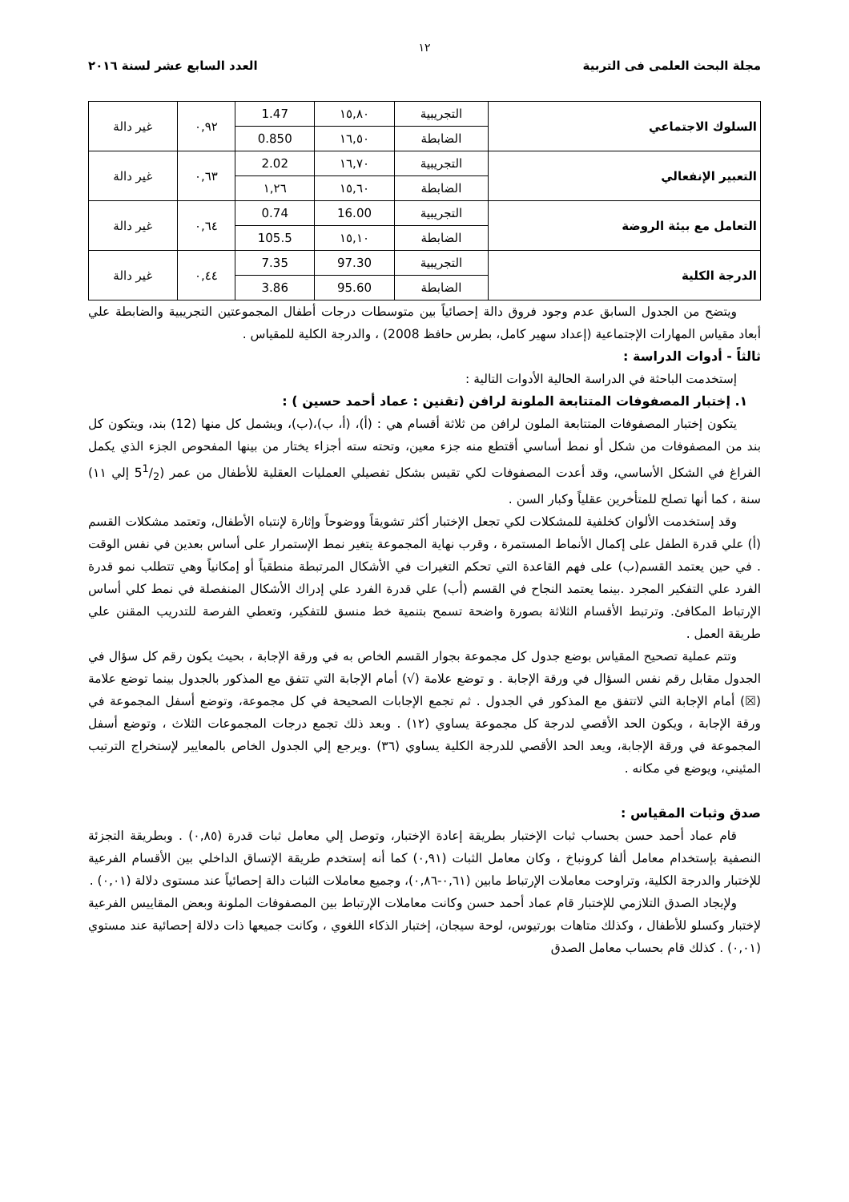١٢
مجلة البحث العلمى فى التربية العدد السابع عشر لسنة ٢٠١٦
| السلوك الاجتماعي | التجريبية | ١٥,٨٠ | 1.47 | ٠,٩٢ | غير دالة |
| | الضابطة | ١٦,٥٠ | 0.850 | | |
| التعبير الإنفعالي | التجريبية | ١٦,٧٠ | 2.02 | ٠,٦٣ | غير دالة |
| | الضابطة | ١٥,٦٠ | ١,٢٦ | | |
| التعامل مع بيئة الروضة | التجريبية | 16.00 | 0.74 | ٠,٦٤ | غير دالة |
| | الضابطة | ١٥,١٠ | 105.5 | | |
| الدرجة الكلية | التجريبية | 97.30 | 7.35 | ٠,٤٤ | غير دالة |
| | الضابطة | 95.60 | 3.86 | | |
ويتضح من الجدول السابق عدم وجود فروق دالة إحصائياً بين متوسطات درجات أطفال المجموعتين التجريبية والضابطة علي أبعاد مقياس المهارات الإجتماعية (إعداد سهير كامل، بطرس حافظ 2008) ، والدرجة الكلية للمقياس .
ثالثاً - أدوات الدراسة :
إستخدمت الباحثة في الدراسة الحالية الأدوات التالية :
١. إختبار المصفوفات المتتابعة الملونة لرافن (تقنين : عماد أحمد حسين ) :
يتكون إختبار المصفوفات المتتابعة الملون لرافن من ثلاثة أقسام هي : (أ)، (أ، ب)،(ب)، ويشمل كل منها (12) بند، ويتكون كل بند من المصفوفات من شكل أو نمط أساسي أقتطع منه جزء معين، وتحته سته أجزاء يختار من بينها المفحوص الجزء الذي يكمل الفراغ في الشكل الأساسي، وقد أعدت المصفوفات لكي تقيس بشكل تفصيلي العمليات العقلية للأطفال من عمر (51/2 إلي ١١) سنة ، كما أنها تصلح للمتأخرين عقلياً وكبار السن .
وقد إستخدمت الألوان كخلفية للمشكلات لكي تجعل الإختبار أكثر تشويقاً ووضوحاً وإثارة لإنتباه الأطفال، وتعتمد مشكلات القسم (أ) علي قدرة الطفل على إكمال الأنماط المستمرة ، وقرب نهاية المجموعة يتغير نمط الإستمرار على أساس بعدين في نفس الوقت . في حين يعتمد القسم(ب) على فهم القاعدة التي تحكم التغيرات في الأشكال المرتبطة منطقياً أو إمكانياً وهي تتطلب نمو قدرة الفرد علي التفكير المجرد .بينما يعتمد النجاح في القسم (أب) علي قدرة الفرد علي إدراك الأشكال المنفصلة في نمط كلي أساس الإرتباط المكافئ. وترتبط الأقسام الثلاثة بصورة واضحة تسمح بتنمية خط منسق للتفكير، وتعطي الفرصة للتدريب المقنن علي طريقة العمل .
وتتم عملية تصحيح المقياس بوضع جدول كل مجموعة بجوار القسم الخاص به في ورقة الإجابة ، بحيث يكون رقم كل سؤال في الجدول مقابل رقم نفس السؤال في ورقة الإجابة . و توضع علامة (√) أمام الإجابة التي تتفق مع المذكور بالجدول بينما توضع علامة (☒) أمام الإجابة التي لاتتفق مع المذكور في الجدول . ثم تجمع الإجابات الصحيحة في كل مجموعة، وتوضع أسفل المجموعة في ورقة الإجابة ، ويكون الحد الأقصي لدرجة كل مجموعة يساوي (١٢) . وبعد ذلك تجمع درجات المجموعات الثلاث ، وتوضع أسفل المجموعة في ورقة الإجابة، ويعد الحد الأقصي للدرجة الكلية يساوي (٣٦) .ويرجع إلي الجدول الخاص بالمعايير لإستخراج الترتيب المئيني، ويوضع في مكانه .
صدق وثبات المقياس :
قام عماد أحمد حسن بحساب ثبات الإختبار بطريقة إعادة الإختبار، وتوصل إلي معامل ثبات قدرة (٠,٨٥) . وبطريقة التجزئة النصفية بإستخدام معامل ألفا كرونباخ ، وكان معامل الثبات (٠,٩١) كما أنه إستخدم طريقة الإتساق الداخلي بين الأقسام الفرعية للإختبار والدرجة الكلية، وتراوحت معاملات الإرتباط مابين (٠,٦١-٠,٨٦)، وجميع معاملات الثبات دالة إحصائياً عند مستوى دلالة (٠,٠١) .
ولإيجاد الصدق التلازمي للإختبار قام عماد أحمد حسن وكانت معاملات الإرتباط بين المصفوفات الملونة وبعض المقاييس الفرعية لإختبار وكسلو للأطفال ، وكذلك متاهات بورتيوس، لوحة سيجان، إختبار الذكاء اللغوي ، وكانت جميعها ذات دلالة إحصائية عند مستوي (٠,٠١) . كذلك قام بحساب معامل الصدق